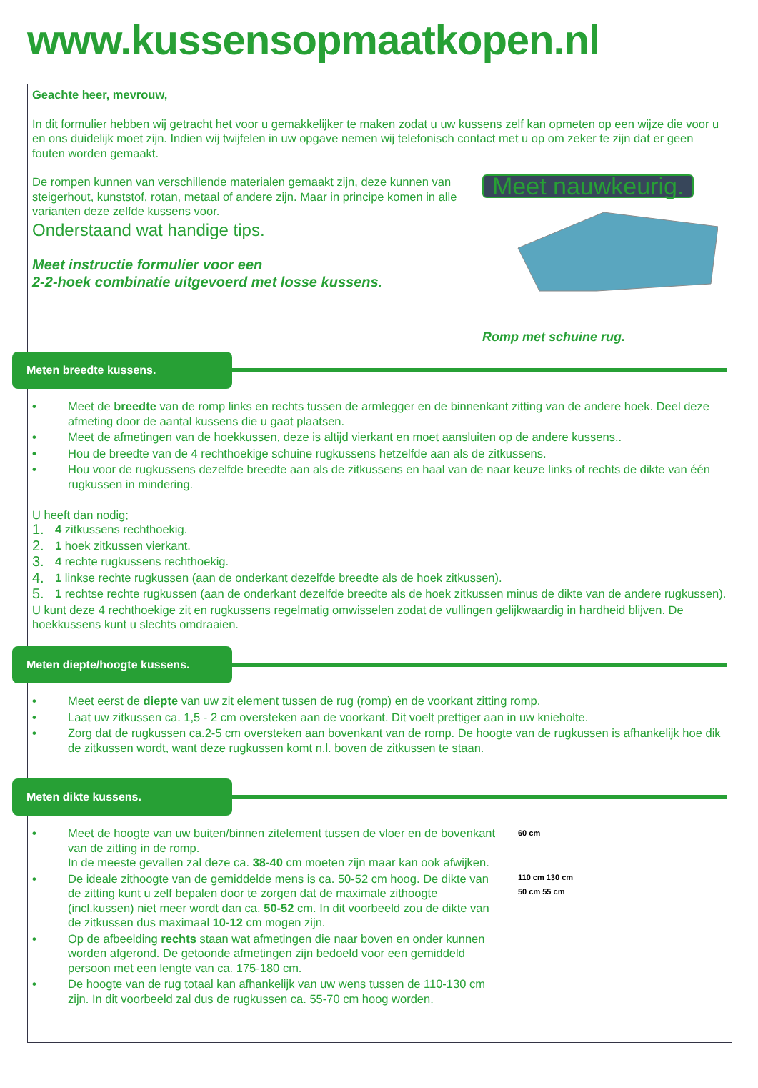www.kussensopmaatkopen.nl
Geachte heer, mevrouw,
In dit formulier hebben wij getracht het voor u gemakkelijker te maken zodat u uw kussens zelf kan opmeten op een wijze die voor u en ons duidelijk moet zijn. Indien wij twijfelen in uw opgave nemen wij telefonisch contact met u op om zeker te zijn dat er geen fouten worden gemaakt.
De rompen kunnen van verschillende materialen gemaakt zijn, deze kunnen van steigerhout, kunststof, rotan, metaal of andere zijn. Maar in principe komen in alle varianten deze zelfde kussens voor.
Onderstaand wat handige tips.
Meet instructie formulier voor een
2-2-hoek combinatie uitgevoerd met losse kussens.
Meet nauwkeurig.
Romp met schuine rug.
Meten breedte kussens.
• Meet de breedte van de romp links en rechts tussen de armlegger en de binnenkant zitting van de andere hoek. Deel deze afmeting door de aantal kussens die u gaat plaatsen.
• Meet de afmetingen van de hoekkussen, deze is altijd vierkant en moet aansluiten op de andere kussens..
• Hou de breedte van de 4 rechthoekige schuine rugkussens hetzelfde aan als de zitkussens.
• Hou voor de rugkussens dezelfde breedte aan als de zitkussens en haal van de naar keuze links of rechts de dikte van één rugkussen in mindering.
U heeft dan nodig;
1. 4 zitkussens rechthoekig.
2. 1 hoek zitkussen vierkant.
3. 4 rechte rugkussens rechthoekig.
4. 1 linkse rechte rugkussen (aan de onderkant dezelfde breedte als de hoek zitkussen).
5. 1 rechtse rechte rugkussen (aan de onderkant dezelfde breedte als de hoek zitkussen minus de dikte van de andere rugkussen).
U kunt deze 4 rechthoekige zit en rugkussens regelmatig omwisselen zodat de vullingen gelijkwaardig in hardheid blijven. De hoekkussens kunt u slechts omdraaien.
Meten diepte/hoogte kussens.
• Meet eerst de diepte van uw zit element tussen de rug (romp) en de voorkant zitting romp.
• Laat uw zitkussen ca. 1,5 - 2 cm oversteken aan de voorkant. Dit voelt prettiger aan in uw knieholte.
• Zorg dat de rugkussen ca.2-5 cm oversteken aan bovenkant van de romp. De hoogte van de rugkussen is afhankelijk hoe dik de zitkussen wordt, want deze rugkussen komt n.l. boven de zitkussen te staan.
Meten dikte kussens.
• Meet de hoogte van uw buiten/binnen zitelement tussen de vloer en de bovenkant van de zitting in de romp.
In de meeste gevallen zal deze ca. 38-40 cm moeten zijn maar kan ook afwijken.
• De ideale zithoogte van de gemiddelde mens is ca. 50-52 cm hoog. De dikte van de zitting kunt u zelf bepalen door te zorgen dat de maximale zithoogte (incl.kussen) niet meer wordt dan ca. 50-52 cm. In dit voorbeeld zou de dikte van de zitkussen dus maximaal 10-12 cm mogen zijn.
• Op de afbeelding rechts staan wat afmetingen die naar boven en onder kunnen worden afgerond. De getoonde afmetingen zijn bedoeld voor een gemiddeld persoon met een lengte van ca. 175-180 cm.
• De hoogte van de rug totaal kan afhankelijk van uw wens tussen de 110-130 cm zijn. In dit voorbeeld zal dus de rugkussen ca. 55-70 cm hoog worden.
60 cm
110 cm 130 cm
50 cm 55 cm